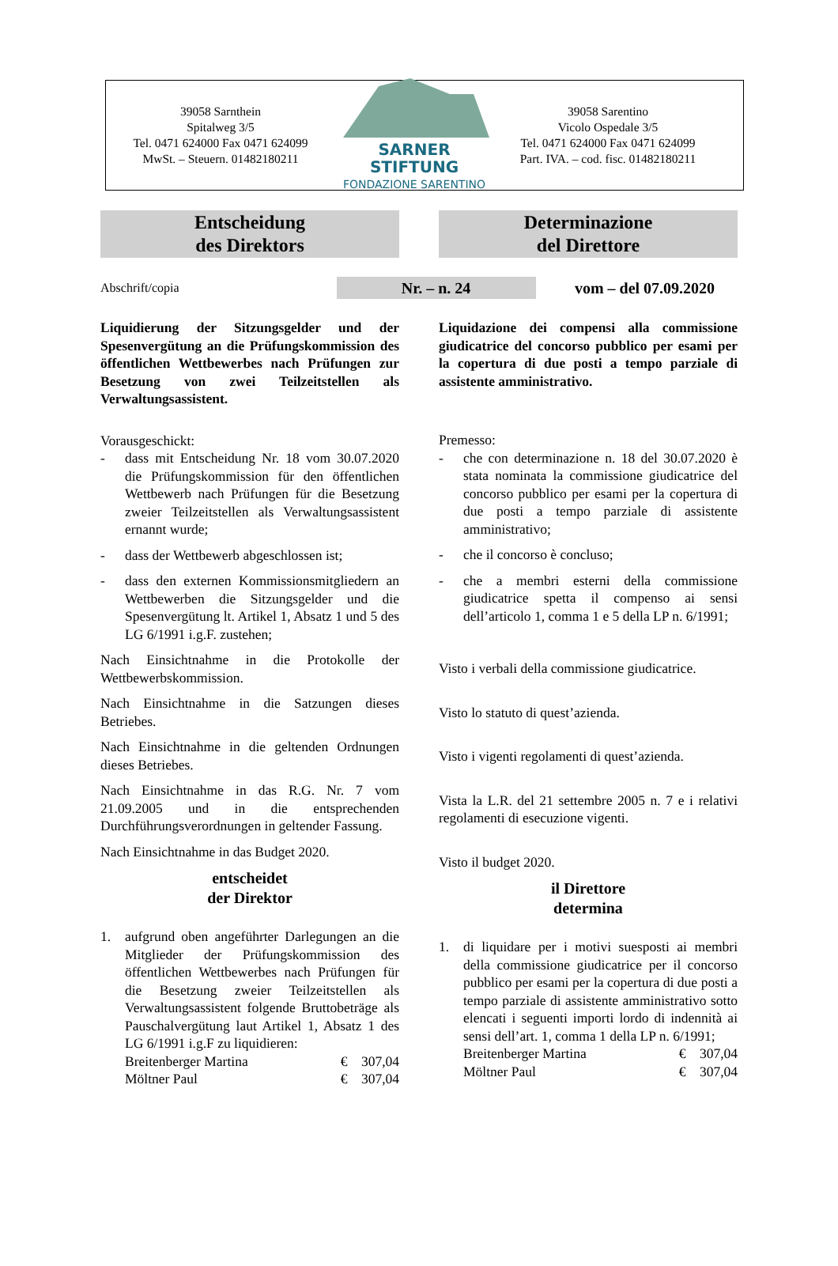39058 Sarnthein
Spitalweg 3/5
Tel. 0471 624000 Fax 0471 624099
MwSt. – Steuern. 01482180211
SARNER STIFTUNG
FONDAZIONE SARENTINO
39058 Sarentino
Vicolo Ospedale 3/5
Tel. 0471 624000 Fax 0471 624099
Part. IVA. – cod. fisc. 01482180211
Entscheidung
des Direktors
Determinazione
del Direttore
Abschrift/copia
Nr. – n. 24
vom – del 07.09.2020
Liquidierung der Sitzungsgelder und der Spesenvergütung an die Prüfungskommission des öffentlichen Wettbewerbes nach Prüfungen zur Besetzung von zwei Teilzeitstellen als Verwaltungsassistent.
Vorausgeschickt:
- dass mit Entscheidung Nr. 18 vom 30.07.2020 die Prüfungskommission für den öffentlichen Wettbewerb nach Prüfungen für die Besetzung zweier Teilzeitstellen als Verwaltungsassistent ernannt wurde;
- dass der Wettbewerb abgeschlossen ist;
- dass den externen Kommissionsmitgliedern an Wettbewerben die Sitzungsgelder und die Spesenvergütung lt. Artikel 1, Absatz 1 und 5 des LG 6/1991 i.g.F. zustehen;
Nach Einsichtnahme in die Protokolle der Wettbewerbskommission.
Nach Einsichtnahme in die Satzungen dieses Betriebes.
Nach Einsichtnahme in die geltenden Ordnungen dieses Betriebes.
Nach Einsichtnahme in das R.G. Nr. 7 vom 21.09.2005 und in die entsprechenden Durchführungsverordnungen in geltender Fassung.
Nach Einsichtnahme in das Budget 2020.
entscheidet
der Direktor
1. aufgrund oben angeführter Darlegungen an die Mitglieder der Prüfungskommission des öffentlichen Wettbewerbes nach Prüfungen für die Besetzung zweier Teilzeitstellen als Verwaltungsassistent folgende Bruttobeträge als Pauschalvergütung laut Artikel 1, Absatz 1 des LG 6/1991 i.g.F zu liquidieren:
Breitenberger Martina € 307,04
Möltner Paul € 307,04
Liquidazione dei compensi alla commissione giudicatrice del concorso pubblico per esami per la copertura di due posti a tempo parziale di assistente amministrativo.
Premesso:
- che con determinazione n. 18 del 30.07.2020 è stata nominata la commissione giudicatrice del concorso pubblico per esami per la copertura di due posti a tempo parziale di assistente amministrativo;
- che il concorso è concluso;
- che a membri esterni della commissione giudicatrice spetta il compenso ai sensi dell’articolo 1, comma 1 e 5 della LP n. 6/1991;
Visto i verbali della commissione giudicatrice.
Visto lo statuto di quest’azienda.
Visto i vigenti regolamenti di quest’azienda.
Vista la L.R. del 21 settembre 2005 n. 7 e i relativi regolamenti di esecuzione vigenti.
Visto il budget 2020.
il Direttore
determina
1. di liquidare per i motivi suesposti ai membri della commissione giudicatrice per il concorso pubblico per esami per la copertura di due posti a tempo parziale di assistente amministrativo sotto elencati i seguenti importi lordo di indennità ai sensi dell’art. 1, comma 1 della LP n. 6/1991;
Breitenberger Martina € 307,04
Möltner Paul € 307,04